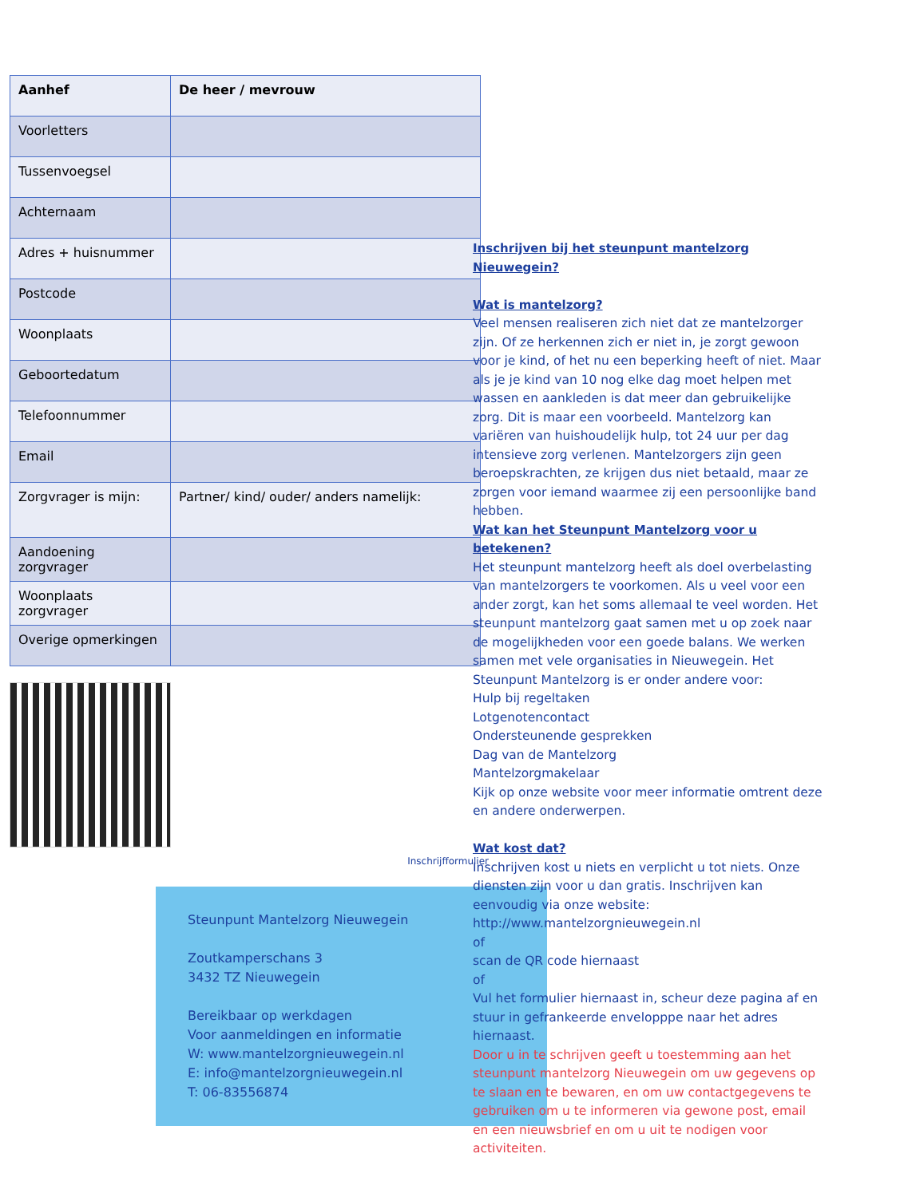| Aanhef | De heer / mevrouw |
| Voorletters | |
| Tussenvoegsel | |
| Achternaam | |
| Adres + huisnummer | |
| Postcode | |
| Woonplaats | |
| Geboortedatum | |
| Telefoonnummer | |
| Email | |
| Zorgvrager is mijn: | Partner/ kind/ ouder/ anders namelijk: |
| Aandoening zorgvrager | |
| Woonplaats zorgvrager | |
| Overige opmerkingen | |
Inschrijfformulier
Steunpunt Mantelzorg Nieuwegein
Zoutkamperschans 3
3432 TZ Nieuwegein
Bereikbaar op werkdagen
Voor aanmeldingen en informatie
W: www.mantelzorgnieuwegein.nl
E: info@mantelzorgnieuwegein.nl
T: 06-83556874
Inschrijven bij het steunpunt mantelzorg Nieuwegein?
Wat is mantelzorg?
Veel mensen realiseren zich niet dat ze mantelzorger zijn. Of ze herkennen zich er niet in, je zorgt gewoon voor je kind, of het nu een beperking heeft of niet. Maar als je je kind van 10 nog elke dag moet helpen met wassen en aankleden is dat meer dan gebruikelijke zorg. Dit is maar een voorbeeld. Mantelzorg kan variëren van huishoudelijk hulp, tot 24 uur per dag intensieve zorg verlenen. Mantelzorgers zijn geen beroepskrachten, ze krijgen dus niet betaald, maar ze zorgen voor iemand waarmee zij een persoonlijke band hebben.
Wat kan het Steunpunt Mantelzorg voor u betekenen?
Het steunpunt mantelzorg heeft als doel overbelasting van mantelzorgers te voorkomen. Als u veel voor een ander zorgt, kan het soms allemaal te veel worden. Het steunpunt mantelzorg gaat samen met u op zoek naar de mogelijkheden voor een goede balans. We werken samen met vele organisaties in Nieuwegein. Het Steunpunt Mantelzorg is er onder andere voor:
Hulp bij regeltaken
Lotgenotencontact
Ondersteunende gesprekken
Dag van de Mantelzorg
Mantelzorgmakelaar
Kijk op onze website voor meer informatie omtrent deze en andere onderwerpen.
Wat kost dat?
Inschrijven kost u niets en verplicht u tot niets. Onze diensten zijn voor u dan gratis. Inschrijven kan eenvoudig via onze website:
http://www.mantelzorgnieuwegein.nl
of
scan de QR code hiernaast
of
Vul het formulier hiernaast in, scheur deze pagina af en stuur in gefrankeerde envelopppe naar het adres hiernaast.
Door u in te schrijven geeft u toestemming aan het steunpunt mantelzorg Nieuwegein om uw gegevens op te slaan en te bewaren, en om uw contactgegevens te gebruiken om u te informeren via gewone post, email en een nieuwsbrief en om u uit te nodigen voor activiteiten.